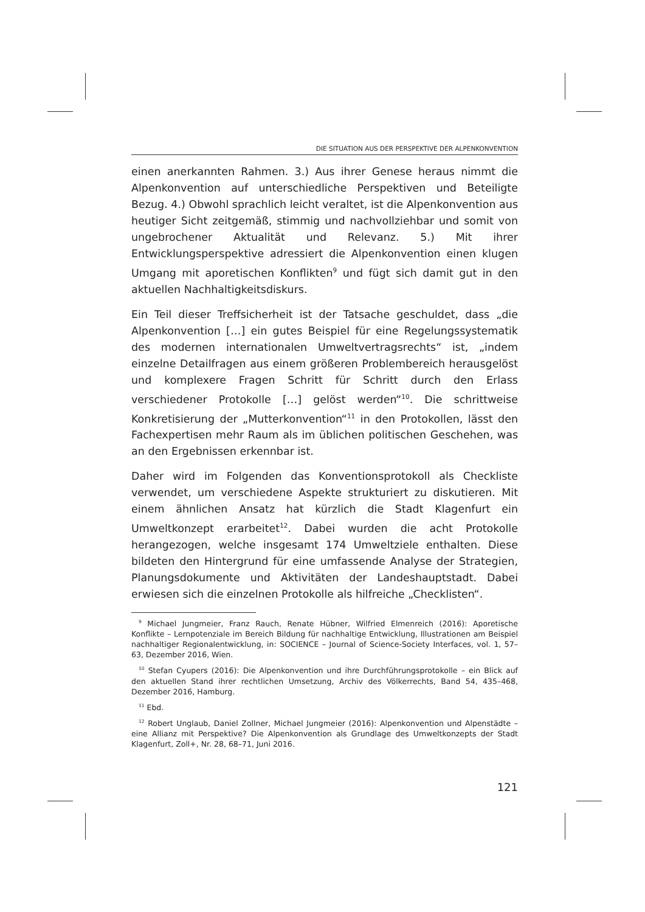DIE SITUATION AUS DER PERSPEKTIVE DER ALPENKONVENTION
einen anerkannten Rahmen. 3.) Aus ihrer Genese heraus nimmt die Alpenkonvention auf unterschiedliche Perspektiven und Beteiligte Bezug. 4.) Obwohl sprachlich leicht veraltet, ist die Alpenkonvention aus heutiger Sicht zeitgemäß, stimmig und nachvollziehbar und somit von ungebrochener Aktualität und Relevanz. 5.) Mit ihrer Entwicklungsperspektive adressiert die Alpenkonvention einen klugen Umgang mit aporetischen Konflikten<sup>9</sup> und fügt sich damit gut in den aktuellen Nachhaltigkeitsdiskurs.
Ein Teil dieser Treffsicherheit ist der Tatsache geschuldet, dass „die Alpenkonvention […] ein gutes Beispiel für eine Regelungssystematik des modernen internationalen Umweltvertragsrechts“ ist, „indem einzelne Detailfragen aus einem größeren Problembereich herausgelöst und komplexere Fragen Schritt für Schritt durch den Erlass verschiedener Protokolle […] gelöst werden“<sup>10</sup>. Die schrittweise Konkretisierung der „Mutterkonvention“<sup>11</sup> in den Protokollen, lässt den Fachexpertisen mehr Raum als im üblichen politischen Geschehen, was an den Ergebnissen erkennbar ist.
Daher wird im Folgenden das Konventionsprotokoll als Checkliste verwendet, um verschiedene Aspekte strukturiert zu diskutieren. Mit einem ähnlichen Ansatz hat kürzlich die Stadt Klagenfurt ein Umweltkonzept erarbeitet<sup>12</sup>. Dabei wurden die acht Protokolle herangezogen, welche insgesamt 174 Umweltziele enthalten. Diese bildeten den Hintergrund für eine umfassende Analyse der Strategien, Planungsdokumente und Aktivitäten der Landeshauptstadt. Dabei erwiesen sich die einzelnen Protokolle als hilfreiche „Checklisten“.
<sup>9</sup> Michael Jungmeier, Franz Rauch, Renate Hübner, Wilfried Elmenreich (2016): Aporetische Konflikte – Lernpotenziale im Bereich Bildung für nachhaltige Entwicklung, Illustrationen am Beispiel nachhaltiger Regionalentwicklung, in: SOCIENCE – Journal of Science-Society Interfaces, vol. 1, 57–63, Dezember 2016, Wien.
<sup>10</sup> Stefan Cyupers (2016): Die Alpenkonvention und ihre Durchführungsprotokolle – ein Blick auf den aktuellen Stand ihrer rechtlichen Umsetzung, Archiv des Völkerrechts, Band 54, 435–468, Dezember 2016, Hamburg.
<sup>11</sup> Ebd.
<sup>12</sup> Robert Unglaub, Daniel Zollner, Michael Jungmeier (2016): Alpenkonvention und Alpenstädte – eine Allianz mit Perspektive? Die Alpenkonvention als Grundlage des Umweltkonzepts der Stadt Klagenfurt, Zoll+, Nr. 28, 68–71, Juni 2016.
121